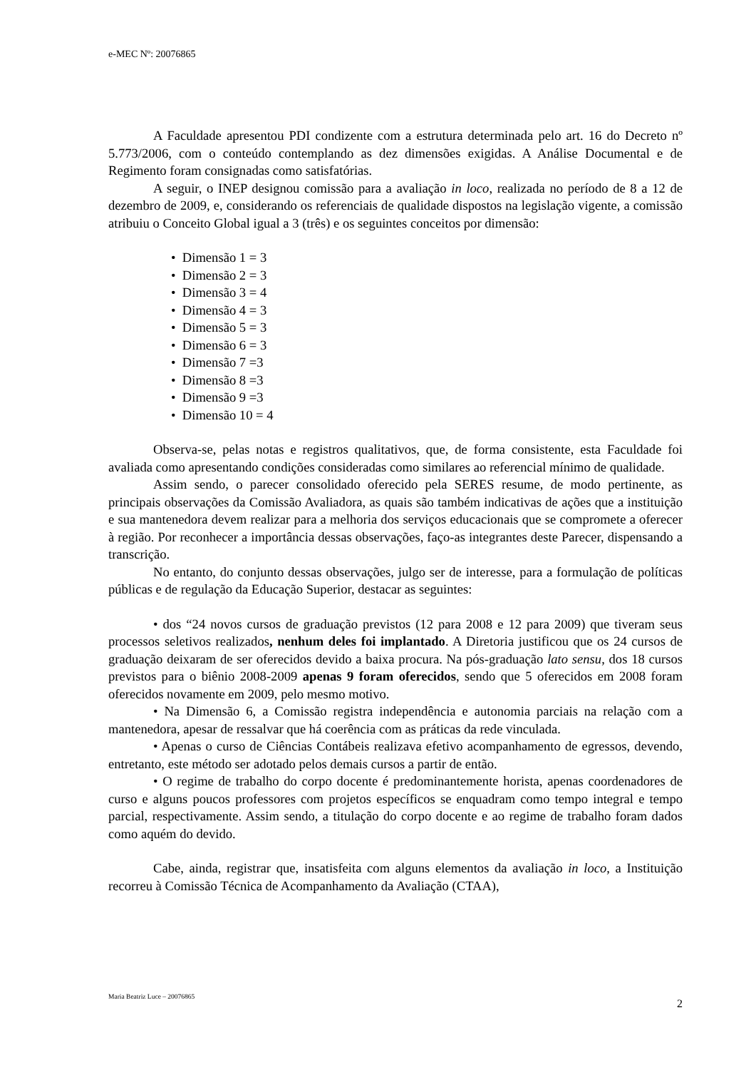e-MEC Nº: 20076865
A Faculdade apresentou PDI condizente com a estrutura determinada pelo art. 16 do Decreto nº 5.773/2006, com o conteúdo contemplando as dez dimensões exigidas. A Análise Documental e de Regimento foram consignadas como satisfatórias.
A seguir, o INEP designou comissão para a avaliação in loco, realizada no período de 8 a 12 de dezembro de 2009, e, considerando os referenciais de qualidade dispostos na legislação vigente, a comissão atribuiu o Conceito Global igual a 3 (três) e os seguintes conceitos por dimensão:
• Dimensão 1 = 3
• Dimensão 2 = 3
• Dimensão 3 = 4
• Dimensão 4 = 3
• Dimensão 5 = 3
• Dimensão 6 = 3
• Dimensão 7 =3
• Dimensão 8 =3
• Dimensão 9 =3
• Dimensão 10 = 4
Observa-se, pelas notas e registros qualitativos, que, de forma consistente, esta Faculdade foi avaliada como apresentando condições consideradas como similares ao referencial mínimo de qualidade.
Assim sendo, o parecer consolidado oferecido pela SERES resume, de modo pertinente, as principais observações da Comissão Avaliadora, as quais são também indicativas de ações que a instituição e sua mantenedora devem realizar para a melhoria dos serviços educacionais que se compromete a oferecer à região. Por reconhecer a importância dessas observações, faço-as integrantes deste Parecer, dispensando a transcrição.
No entanto, do conjunto dessas observações, julgo ser de interesse, para a formulação de políticas públicas e de regulação da Educação Superior, destacar as seguintes:
• dos “24 novos cursos de graduação previstos (12 para 2008 e 12 para 2009) que tiveram seus processos seletivos realizados, nenhum deles foi implantado. A Diretoria justificou que os 24 cursos de graduação deixaram de ser oferecidos devido a baixa procura. Na pós-graduação lato sensu, dos 18 cursos previstos para o biênio 2008-2009 apenas 9 foram oferecidos, sendo que 5 oferecidos em 2008 foram oferecidos novamente em 2009, pelo mesmo motivo.
• Na Dimensão 6, a Comissão registra independência e autonomia parciais na relação com a mantenedora, apesar de ressalvar que há coerência com as práticas da rede vinculada.
• Apenas o curso de Ciências Contábeis realizava efetivo acompanhamento de egressos, devendo, entretanto, este método ser adotado pelos demais cursos a partir de então.
• O regime de trabalho do corpo docente é predominantemente horista, apenas coordenadores de curso e alguns poucos professores com projetos específicos se enquadram como tempo integral e tempo parcial, respectivamente. Assim sendo, a titulação do corpo docente e ao regime de trabalho foram dados como aquém do devido.
Cabe, ainda, registrar que, insatisfeita com alguns elementos da avaliação in loco, a Instituição recorreu à Comissão Técnica de Acompanhamento da Avaliação (CTAA),
Maria Beatriz Luce – 20076865
2